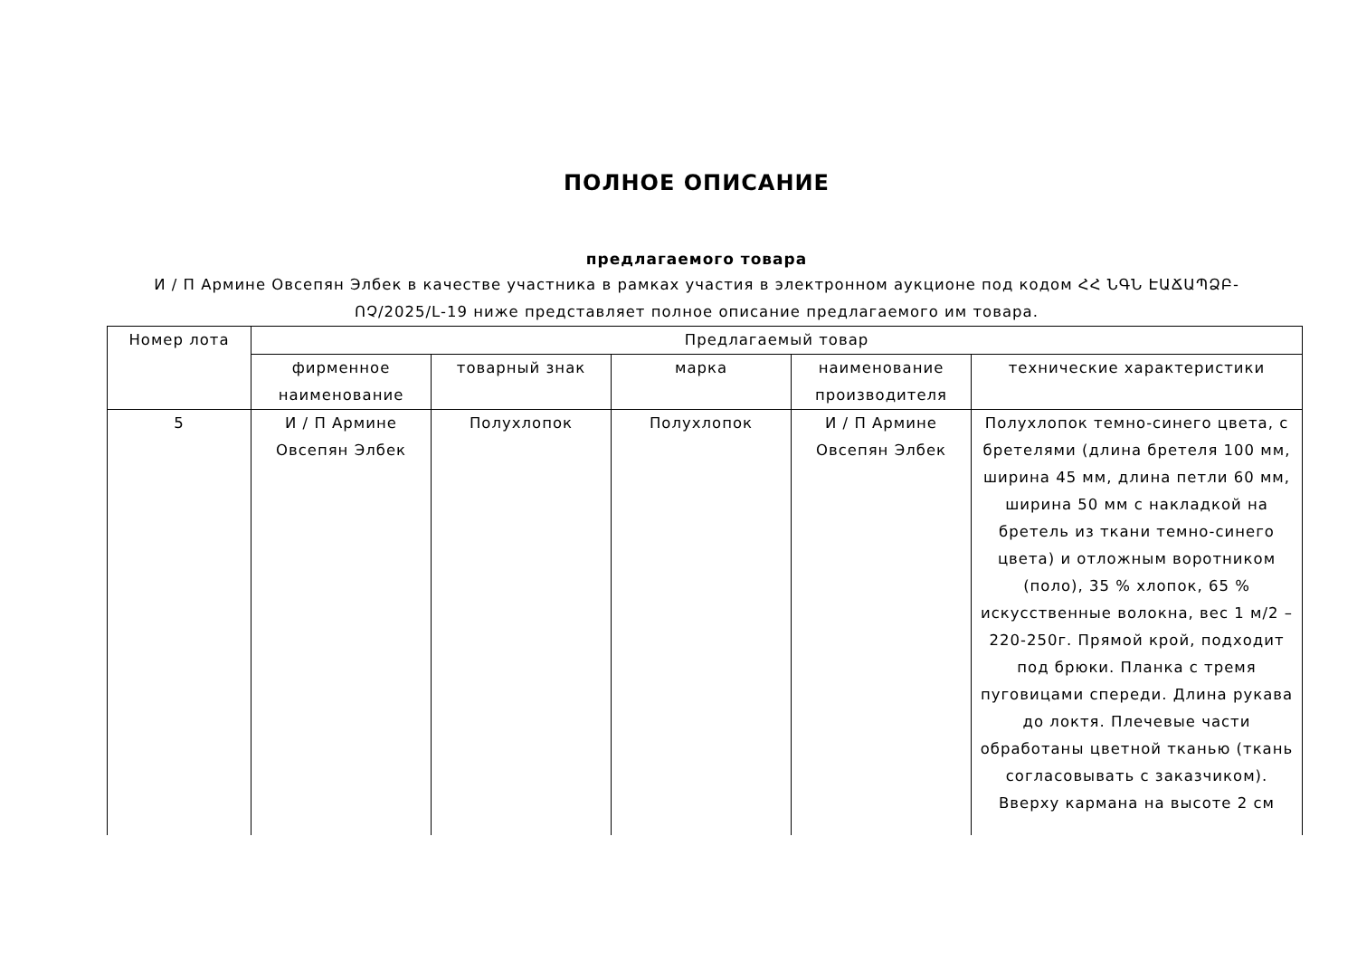ПОЛНОЕ ОПИСАНИЕ
предлагаемого товара
И / П Армине Овсепян Элбек в качестве участника в рамках участия в электронном аукционе под кодом ՀՀ ՆԳՆ ԷԱՃԱՊՁԲ-ՈՉ/2025/L-19 ниже представляет полное описание предлагаемого им товара.
| Номер лота | Предлагаемый товар | | | | |
| --- | --- | --- | --- | --- | --- |
| | фирменное наименование | товарный знак | марка | наименование производителя | технические характеристики |
| 5 | И / П Армине Овсепян Элбек | Полухлопок | Полухлопок | И / П Армине Овсепян Элбек | Полухлопок темно-синего цвета, с бретелями (длина бретеля 100 мм, ширина 45 мм, длина петли 60 мм, ширина 50 мм с накладкой на бретель из ткани темно-синего цвета) и отложным воротником (поло), 35 % хлопок, 65 % искусственные волокна, вес 1 м/2 – 220-250г. Прямой крой, подходит под брюки. Планка с тремя пуговицами спереди. Длина рукава до локтя. Плечевые части обработаны цветной тканью (ткань согласовывать с заказчиком). Вверху кармана на высоте 2 см |